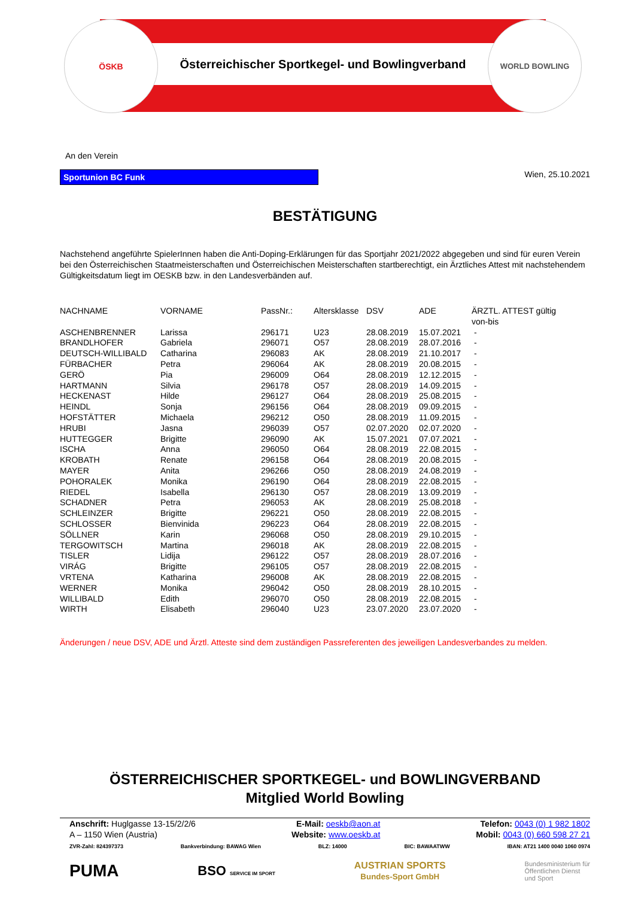Österreichischer Sportkegel- und Bowlingverband
ÖSKB WORLD BOWLING
An den Verein
Sportunion BC Funk
Wien, 25.10.2021
BESTÄTIGUNG
Nachstehend angeführte SpielerInnen haben die Anti-Doping-Erklärungen für das Sportjahr 2021/2022 abgegeben und sind für euren Verein bei den Österreichischen Staatmeisterschaften und Österreichischen Meisterschaften startberechtigt, ein Ärztliches Attest mit nachstehendem Gültigkeitsdatum liegt im OESKB bzw. in den Landesverbänden auf.
| NACHNAME | VORNAME | PassNr.: | Altersklasse | DSV | ADE | ÄRZTL. ATTEST gültig von-bis |
| --- | --- | --- | --- | --- | --- | --- |
| ASCHENBRENNER | Larissa | 296171 | U23 | 28.08.2019 | 15.07.2021 | - |
| BRANDLHOFER | Gabriela | 296071 | O57 | 28.08.2019 | 28.07.2016 | - |
| DEUTSCH-WILLIBALD | Catharina | 296083 | AK | 28.08.2019 | 21.10.2017 | - |
| FÜRBACHER | Petra | 296064 | AK | 28.08.2019 | 20.08.2015 | - |
| GERÖ | Pia | 296009 | O64 | 28.08.2019 | 12.12.2015 | - |
| HARTMANN | Silvia | 296178 | O57 | 28.08.2019 | 14.09.2015 | - |
| HECKENAST | Hilde | 296127 | O64 | 28.08.2019 | 25.08.2015 | - |
| HEINDL | Sonja | 296156 | O64 | 28.08.2019 | 09.09.2015 | - |
| HOFSTÄTTER | Michaela | 296212 | O50 | 28.08.2019 | 11.09.2015 | - |
| HRUBI | Jasna | 296039 | O57 | 02.07.2020 | 02.07.2020 | - |
| HUTTEGGER | Brigitte | 296090 | AK | 15.07.2021 | 07.07.2021 | - |
| ISCHA | Anna | 296050 | O64 | 28.08.2019 | 22.08.2015 | - |
| KROBATH | Renate | 296158 | O64 | 28.08.2019 | 20.08.2015 | - |
| MAYER | Anita | 296266 | O50 | 28.08.2019 | 24.08.2019 | - |
| POHORALEK | Monika | 296190 | O64 | 28.08.2019 | 22.08.2015 | - |
| RIEDEL | Isabella | 296130 | O57 | 28.08.2019 | 13.09.2019 | - |
| SCHADNER | Petra | 296053 | AK | 28.08.2019 | 25.08.2018 | - |
| SCHLEINZER | Brigitte | 296221 | O50 | 28.08.2019 | 22.08.2015 | - |
| SCHLOSSER | Bienvinida | 296223 | O64 | 28.08.2019 | 22.08.2015 | - |
| SÖLLNER | Karin | 296068 | O50 | 28.08.2019 | 29.10.2015 | - |
| TERGOWITSCH | Martina | 296018 | AK | 28.08.2019 | 22.08.2015 | - |
| TISLER | Lidija | 296122 | O57 | 28.08.2019 | 28.07.2016 | - |
| VIRÁG | Brigitte | 296105 | O57 | 28.08.2019 | 22.08.2015 | - |
| VRTENA | Katharina | 296008 | AK | 28.08.2019 | 22.08.2015 | - |
| WERNER | Monika | 296042 | O50 | 28.08.2019 | 28.10.2015 | - |
| WILLIBALD | Edith | 296070 | O50 | 28.08.2019 | 22.08.2015 | - |
| WIRTH | Elisabeth | 296040 | U23 | 23.07.2020 | 23.07.2020 | - |
Änderungen / neue DSV, ADE und Ärztl. Atteste sind dem zuständigen Passreferenten des jeweiligen Landesverbandes zu melden.
ÖSTERREICHISCHER SPORTKEGEL- und BOWLINGVERBAND
Mitglied World Bowling
Anschrift: Huglgasse 13-15/2/2/6
A – 1150 Wien (Austria)
E-Mail: oeskb@aon.at
Website: www.oeskb.at
Telefon: 0043 (0) 1 982 1802
Mobil: 0043 (0) 660 598 27 21
ZVR-Zahl: 824397373 Bankverbindung: BAWAG Wien BLZ: 14000 BIC: BAWAATWW IBAN: AT21 1400 0040 1060 0974
PUMA BSO SERVICE IM SPORT AUSTRIAN SPORTS
Bundes-Sport GmbH Bundesministerium für
Öffentlichen Dienst
und Sport